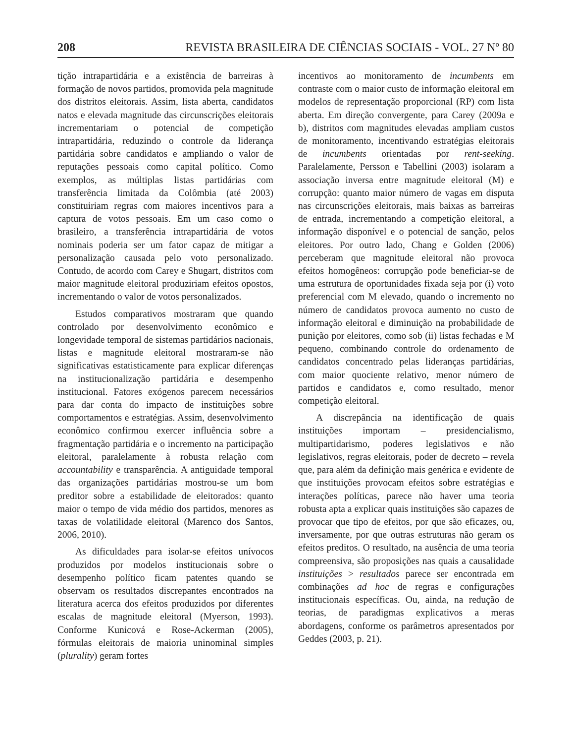208 REVISTA BRASILEIRA DE CIÊNCIAS SOCIAIS - VOL. 27 Nº 80
tição intrapartidária e a existência de barreiras à formação de novos partidos, promovida pela magnitude dos distritos eleitorais. Assim, lista aberta, candidatos natos e elevada magnitude das circunscrições eleitorais incrementariam o potencial de competição intrapartidária, reduzindo o controle da liderança partidária sobre candidatos e ampliando o valor de reputações pessoais como capital político. Como exemplos, as múltiplas listas partidárias com transferência limitada da Colômbia (até 2003) constituiriam regras com maiores incentivos para a captura de votos pessoais. Em um caso como o brasileiro, a transferência intrapartidária de votos nominais poderia ser um fator capaz de mitigar a personalização causada pelo voto personalizado. Contudo, de acordo com Carey e Shugart, distritos com maior magnitude eleitoral produziriam efeitos opostos, incrementando o valor de votos personalizados.
Estudos comparativos mostraram que quando controlado por desenvolvimento econômico e longevidade temporal de sistemas partidários nacionais, listas e magnitude eleitoral mostraram-se não significativas estatisticamente para explicar diferenças na institucionalização partidária e desempenho institucional. Fatores exógenos parecem necessários para dar conta do impacto de instituições sobre comportamentos e estratégias. Assim, desenvolvimento econômico confirmou exercer influência sobre a fragmentação partidária e o incremento na participação eleitoral, paralelamente à robusta relação com accountability e transparência. A antiguidade temporal das organizações partidárias mostrou-se um bom preditor sobre a estabilidade de eleitorados: quanto maior o tempo de vida médio dos partidos, menores as taxas de volatilidade eleitoral (Marenco dos Santos, 2006, 2010).
As dificuldades para isolar-se efeitos unívocos produzidos por modelos institucionais sobre o desempenho político ficam patentes quando se observam os resultados discrepantes encontrados na literatura acerca dos efeitos produzidos por diferentes escalas de magnitude eleitoral (Myerson, 1993). Conforme Kunicová e Rose-Ackerman (2005), fórmulas eleitorais de maioria uninominal simples (plurality) geram fortes
incentivos ao monitoramento de incumbents em contraste com o maior custo de informação eleitoral em modelos de representação proporcional (RP) com lista aberta. Em direção convergente, para Carey (2009a e b), distritos com magnitudes elevadas ampliam custos de monitoramento, incentivando estratégias eleitorais de incumbents orientadas por rent-seeking. Paralelamente, Persson e Tabellini (2003) isolaram a associação inversa entre magnitude eleitoral (M) e corrupção: quanto maior número de vagas em disputa nas circunscrições eleitorais, mais baixas as barreiras de entrada, incrementando a competição eleitoral, a informação disponível e o potencial de sanção, pelos eleitores. Por outro lado, Chang e Golden (2006) perceberam que magnitude eleitoral não provoca efeitos homogêneos: corrupção pode beneficiar-se de uma estrutura de oportunidades fixada seja por (i) voto preferencial com M elevado, quando o incremento no número de candidatos provoca aumento no custo de informação eleitoral e diminuição na probabilidade de punição por eleitores, como sob (ii) listas fechadas e M pequeno, combinando controle do ordenamento de candidatos concentrado pelas lideranças partidárias, com maior quociente relativo, menor número de partidos e candidatos e, como resultado, menor competição eleitoral.
A discrepância na identificação de quais instituições importam – presidencialismo, multipartidarismo, poderes legislativos e não legislativos, regras eleitorais, poder de decreto – revela que, para além da definição mais genérica e evidente de que instituições provocam efeitos sobre estratégias e interações políticas, parece não haver uma teoria robusta apta a explicar quais instituições são capazes de provocar que tipo de efeitos, por que são eficazes, ou, inversamente, por que outras estruturas não geram os efeitos preditos. O resultado, na ausência de uma teoria compreensiva, são proposições nas quais a causalidade instituições > resultados parece ser encontrada em combinações ad hoc de regras e configurações institucionais específicas. Ou, ainda, na redução de teorias, de paradigmas explicativos a meras abordagens, conforme os parâmetros apresentados por Geddes (2003, p. 21).